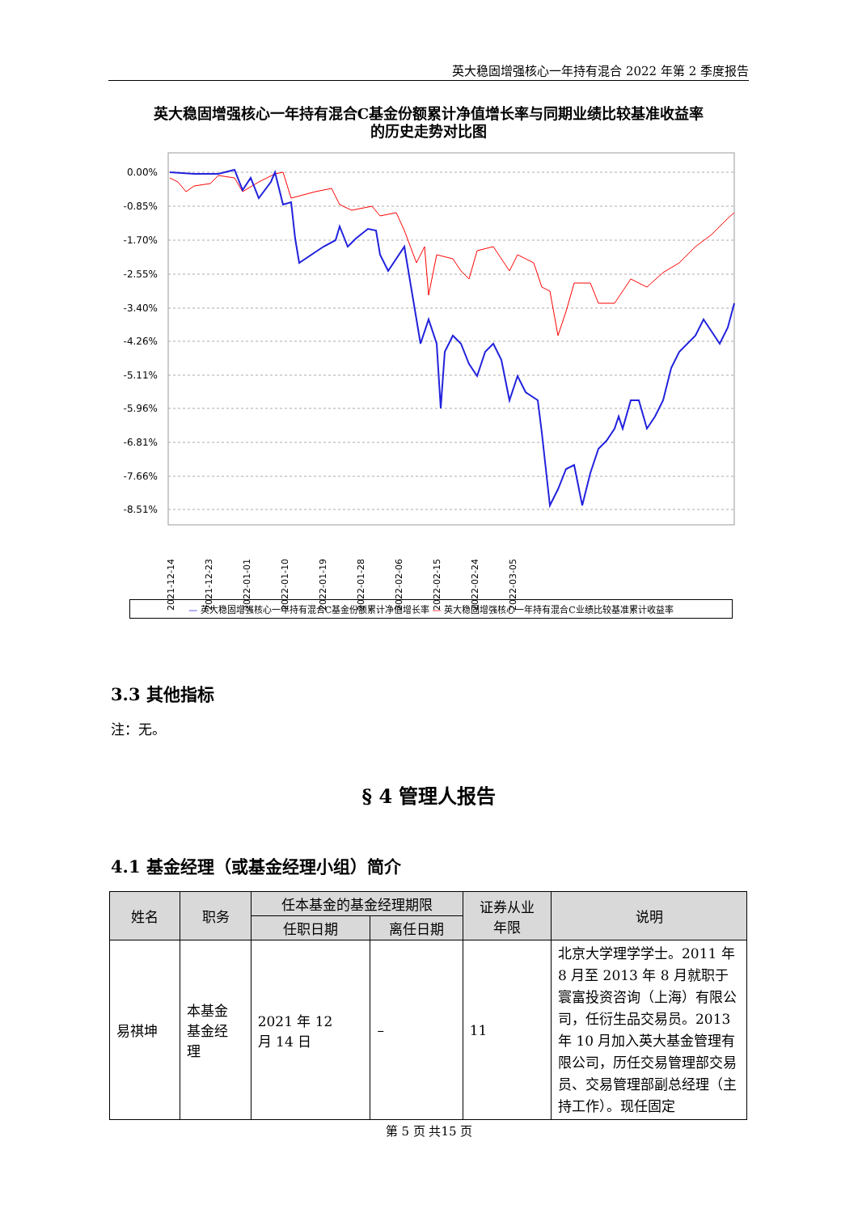英大稳固增强核心一年持有混合 2022 年第 2 季度报告
英大稳固增强核心一年持有混合C基金份额累计净值增长率与同期业绩比较基准收益率
的历史走势对比图
0.00%
-0.85%
-1.70%
-2.55%
-3.40%
-4.26%
-5.11%
-5.96%
-6.81%
-7.66%
-8.51%
2021-12-14
2021-12-23
2022-01-01
2022-01-10
2022-01-19
2022-01-28
2022-02-06
2022-02-15
2022-02-24
2022-03-05
— 英大稳固增强核心一年持有混合C基金份额累计净值增长率 — 英大稳固增强核心一年持有混合C业绩比较基准累计收益率
3.3 其他指标
注：无。
§ 4 管理人报告
4.1 基金经理（或基金经理小组）简介
| 姓名 | 职务 | 任本基金的基金经理期限 | | 证券从业 年限 | 说明 |
| --- | --- | --- | --- | --- | --- |
| | | 任职日期 | 离任日期 | | |
| 易祺坤 | 本基金 基金经 理 | 2021 年 12 月 14 日 | – | 11 | 北京大学理学学士。2011 年 8 月至 2013 年 8 月就职于寰富投资咨询（上海）有限公司，任衍生品交易员。2013 年 10 月加入英大基金管理有限公司，历任交易管理部交易员、交易管理部副总经理（主持工作）。现任固定 |
第 5 页 共15 页